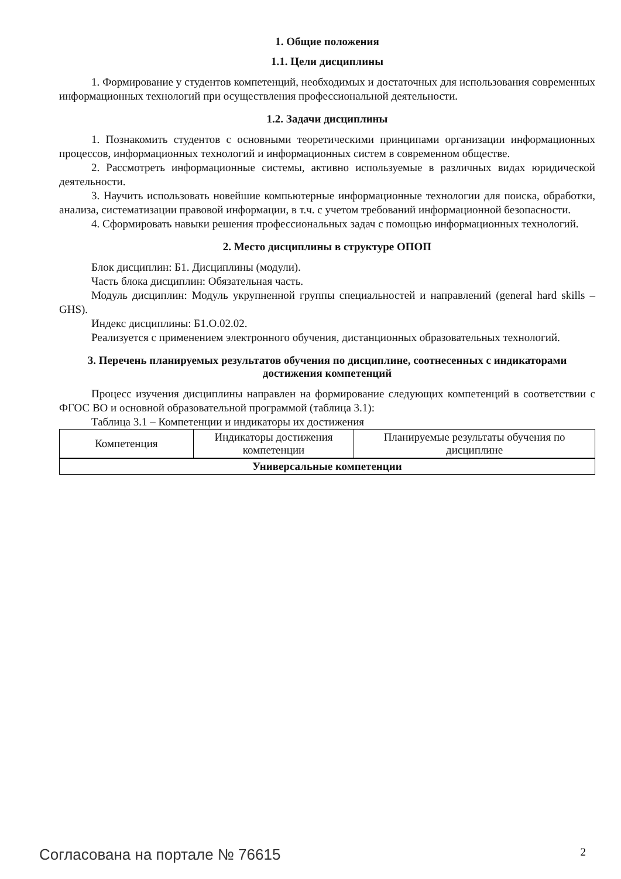1. Общие положения
1.1. Цели дисциплины
1. Формирование у студентов компетенций, необходимых и достаточных для использования современных информационных технологий при осуществления профессиональной деятельности.
1.2. Задачи дисциплины
1. Познакомить студентов с основными теоретическими принципами организации информационных процессов, информационных технологий и информационных систем в современном обществе.
2. Рассмотреть информационные системы, активно используемые в различных видах юридической деятельности.
3. Научить использовать новейшие компьютерные информационные технологии для поиска, обработки, анализа, систематизации правовой информации, в т.ч. с учетом требований информационной безопасности.
4. Сформировать навыки решения профессиональных задач с помощью информационных технологий.
2. Место дисциплины в структуре ОПОП
Блок дисциплин: Б1. Дисциплины (модули).
Часть блока дисциплин: Обязательная часть.
Модуль дисциплин: Модуль укрупненной группы специальностей и направлений (general hard skills – GHS).
Индекс дисциплины: Б1.О.02.02.
Реализуется с применением электронного обучения, дистанционных образовательных технологий.
3. Перечень планируемых результатов обучения по дисциплине, соотнесенных с индикаторами достижения компетенций
Процесс изучения дисциплины направлен на формирование следующих компетенций в соответствии с ФГОС ВО и основной образовательной программой (таблица 3.1):
Таблица 3.1 – Компетенции и индикаторы их достижения
| Компетенция | Индикаторы достижения компетенции | Планируемые результаты обучения по дисциплине |
| --- | --- | --- |
| Универсальные компетенции | | |
Согласована на портале № 76615 2